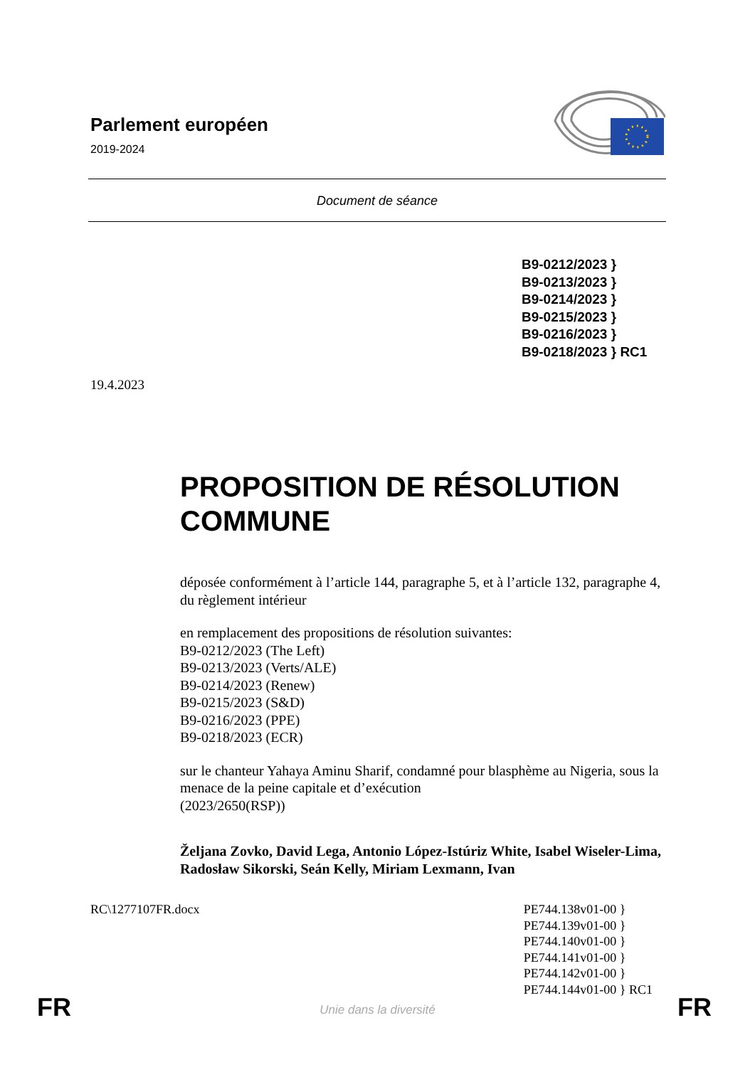Parlement européen
2019-2024
Document de séance
B9-0212/2023 }
B9-0213/2023 }
B9-0214/2023 }
B9-0215/2023 }
B9-0216/2023 }
B9-0218/2023 } RC1
19.4.2023
PROPOSITION DE RÉSOLUTION COMMUNE
déposée conformément à l’article 144, paragraphe 5, et à l’article 132, paragraphe 4, du règlement intérieur
en remplacement des propositions de résolution suivantes:
B9-0212/2023 (The Left)
B9-0213/2023 (Verts/ALE)
B9-0214/2023 (Renew)
B9-0215/2023 (S&D)
B9-0216/2023 (PPE)
B9-0218/2023 (ECR)
sur le chanteur Yahaya Aminu Sharif, condamné pour blasphème au Nigeria, sous la menace de la peine capitale et d’exécution
(2023/2650(RSP))
Željana Zovko, David Lega, Antonio López-Istúriz White, Isabel Wiseler-Lima, Radosław Sikorski, Seán Kelly, Miriam Lexmann, Ivan
RC\1277107FR.docx PE744.138v01-00 }
PE744.139v01-00 }
PE744.140v01-00 }
PE744.141v01-00 }
PE744.142v01-00 }
PE744.144v01-00 } RC1
FR
Unie dans la diversité FR